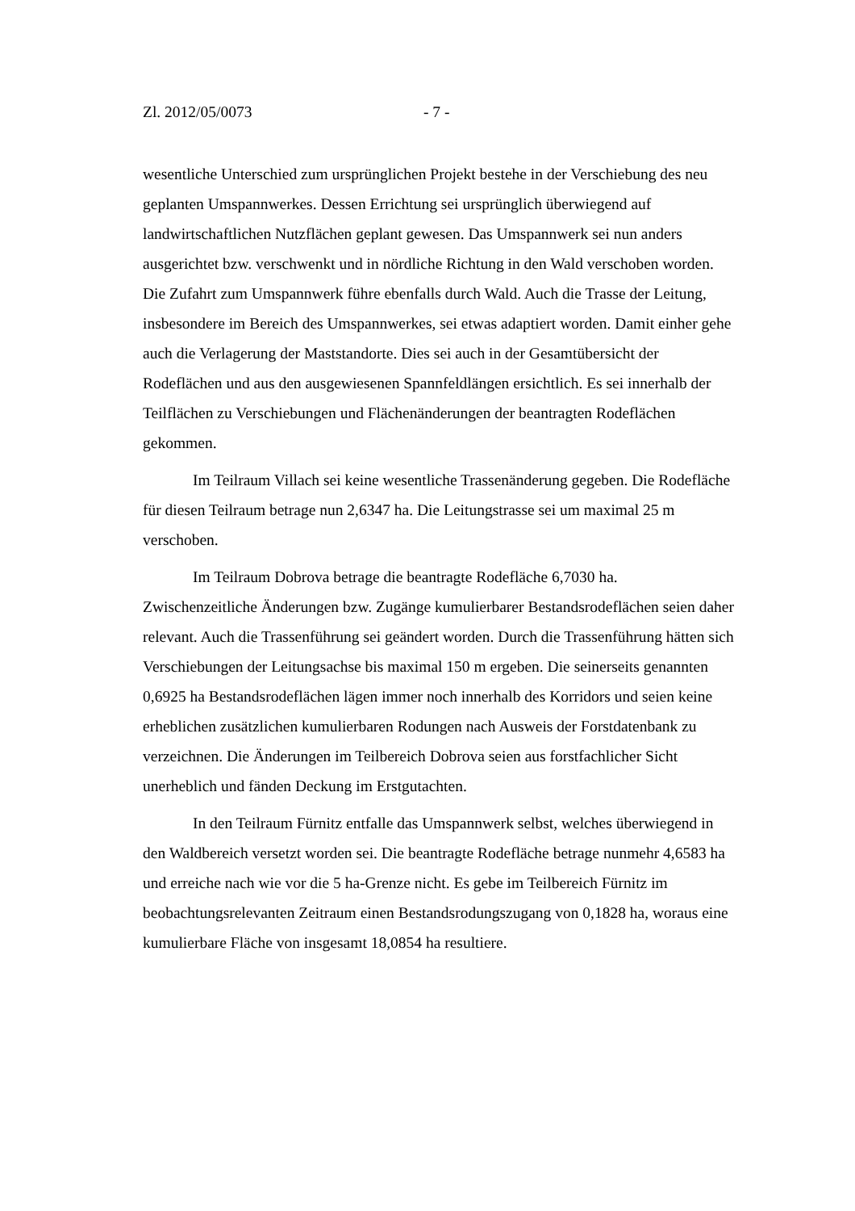Zl. 2012/05/0073 - 7 -
wesentliche Unterschied zum ursprünglichen Projekt bestehe in der Verschiebung des neu geplanten Umspannwerkes. Dessen Errichtung sei ursprünglich überwiegend auf landwirtschaftlichen Nutzflächen geplant gewesen. Das Umspannwerk sei nun anders ausgerichtet bzw. verschwenkt und in nördliche Richtung in den Wald verschoben worden. Die Zufahrt zum Umspannwerk führe ebenfalls durch Wald. Auch die Trasse der Leitung, insbesondere im Bereich des Umspannwerkes, sei etwas adaptiert worden. Damit einher gehe auch die Verlagerung der Maststandorte. Dies sei auch in der Gesamtübersicht der Rodeflächen und aus den ausgewiesenen Spannfeldlängen ersichtlich. Es sei innerhalb der Teilflächen zu Verschiebungen und Flächenänderungen der beantragten Rodeflächen gekommen.
Im Teilraum Villach sei keine wesentliche Trassenänderung gegeben. Die Rodefläche für diesen Teilraum betrage nun 2,6347 ha. Die Leitungstrasse sei um maximal 25 m verschoben.
Im Teilraum Dobrova betrage die beantragte Rodefläche 6,7030 ha. Zwischenzeitliche Änderungen bzw. Zugänge kumulierbarer Bestandsrodeflächen seien daher relevant. Auch die Trassenführung sei geändert worden. Durch die Trassenführung hätten sich Verschiebungen der Leitungsachse bis maximal 150 m ergeben. Die seinerseits genannten 0,6925 ha Bestandsrodeflächen lägen immer noch innerhalb des Korridors und seien keine erheblichen zusätzlichen kumulierbaren Rodungen nach Ausweis der Forstdatenbank zu verzeichnen. Die Änderungen im Teilbereich Dobrova seien aus forstfachlicher Sicht unerheblich und fänden Deckung im Erstgutachten.
In den Teilraum Fürnitz entfalle das Umspannwerk selbst, welches überwiegend in den Waldbereich versetzt worden sei. Die beantragte Rodefläche betrage nunmehr 4,6583 ha und erreiche nach wie vor die 5 ha-Grenze nicht. Es gebe im Teilbereich Fürnitz im beobachtungsrelevanten Zeitraum einen Bestandsrodungszugang von 0,1828 ha, woraus eine kumulierbare Fläche von insgesamt 18,0854 ha resultiere.